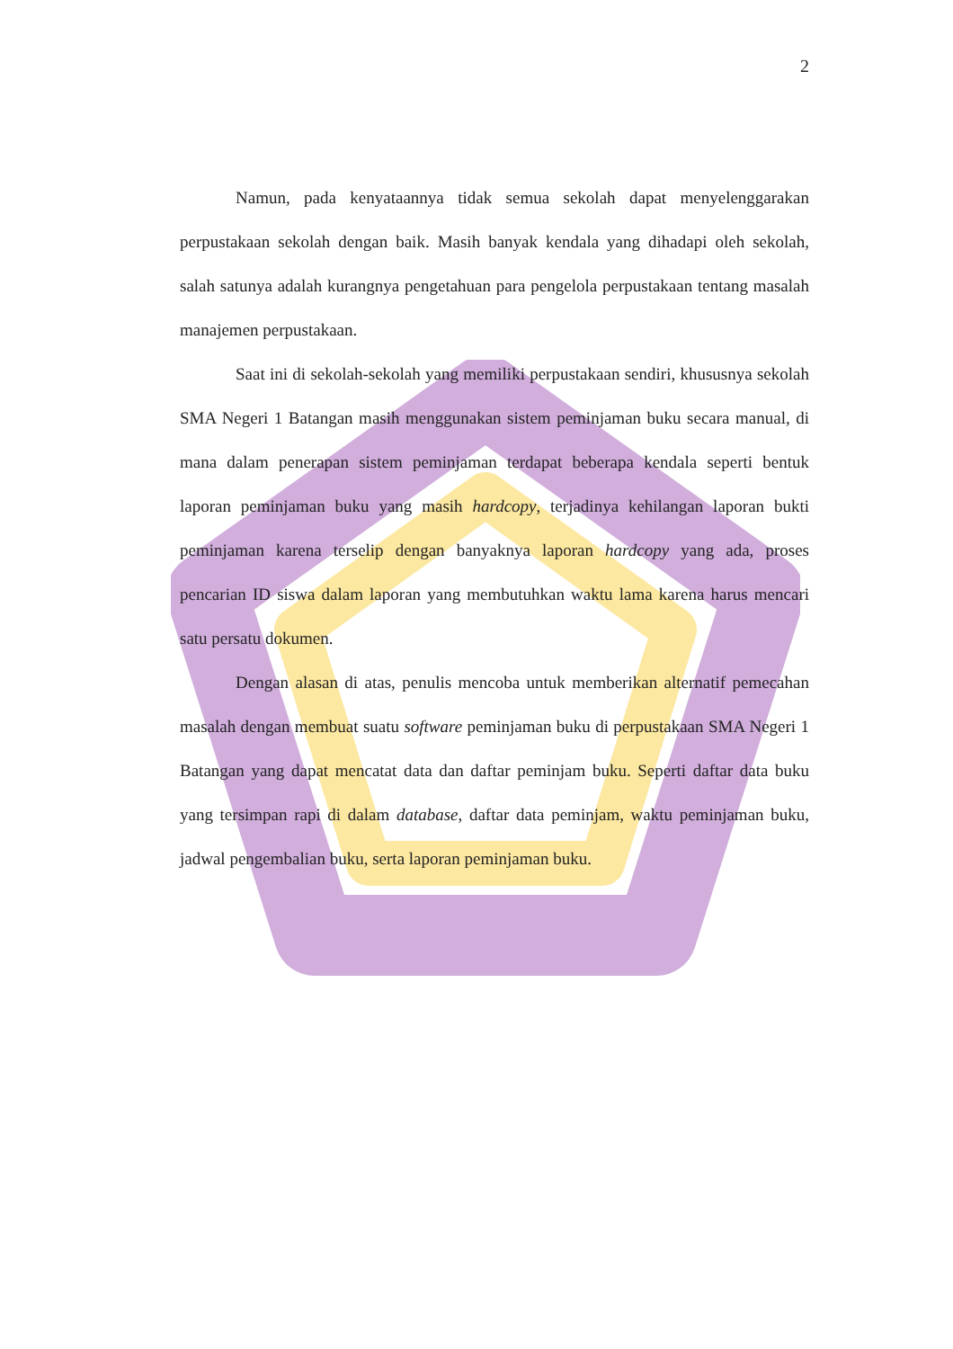2
Namun, pada kenyataannya tidak semua sekolah dapat menyelenggarakan perpustakaan sekolah dengan baik. Masih banyak kendala yang dihadapi oleh sekolah, salah satunya adalah kurangnya pengetahuan para pengelola perpustakaan tentang masalah manajemen perpustakaan.
Saat ini di sekolah-sekolah yang memiliki perpustakaan sendiri, khususnya sekolah SMA Negeri 1 Batangan masih menggunakan sistem peminjaman buku secara manual, di mana dalam penerapan sistem peminjaman terdapat beberapa kendala seperti bentuk laporan peminjaman buku yang masih hardcopy, terjadinya kehilangan laporan bukti peminjaman karena terselip dengan banyaknya laporan hardcopy yang ada, proses pencarian ID siswa dalam laporan yang membutuhkan waktu lama karena harus mencari satu persatu dokumen.
Dengan alasan di atas, penulis mencoba untuk memberikan alternatif pemecahan masalah dengan membuat suatu software peminjaman buku di perpustakaan SMA Negeri 1 Batangan yang dapat mencatat data dan daftar peminjam buku. Seperti daftar data buku yang tersimpan rapi di dalam database, daftar data peminjam, waktu peminjaman buku, jadwal pengembalian buku, serta laporan peminjaman buku.